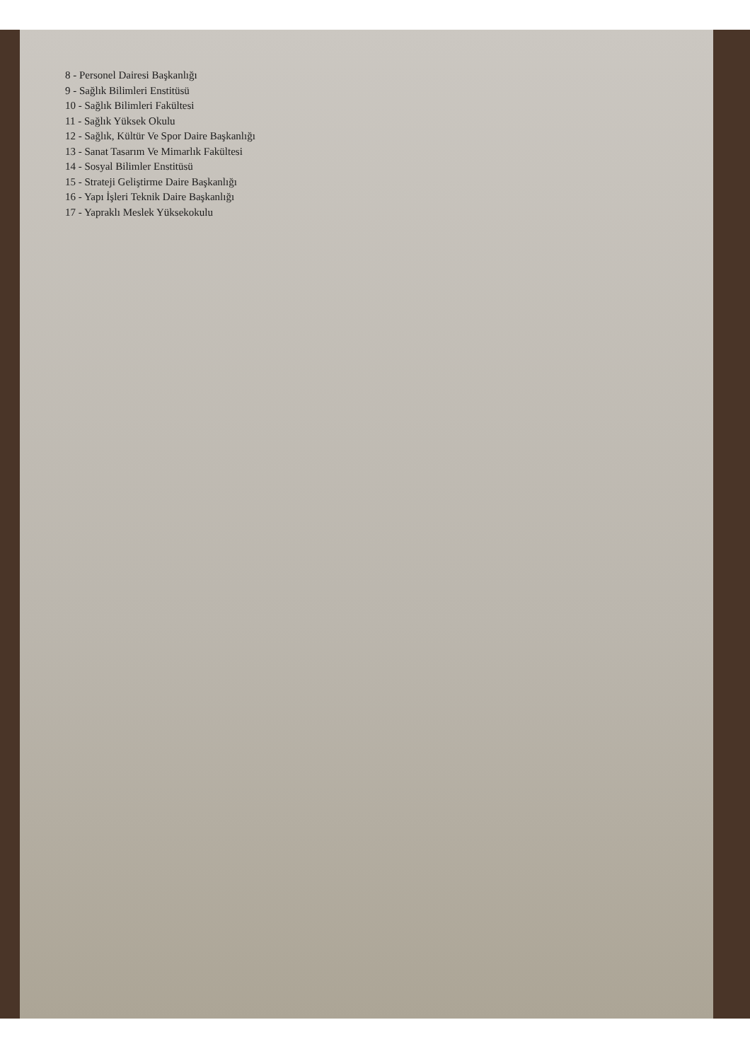8 - Personel Dairesi Başkanlığı
9 - Sağlık Bilimleri Enstitüsü
10 - Sağlık Bilimleri Fakültesi
11 - Sağlık Yüksek Okulu
12 - Sağlık, Kültür Ve Spor Daire Başkanlığı
13 - Sanat Tasarım Ve Mimarlık Fakültesi
14 - Sosyal Bilimler Enstitüsü
15 - Strateji Geliştirme Daire Başkanlığı
16 - Yapı İşleri Teknik Daire Başkanlığı
17 - Yapraklı Meslek Yüksekokulu